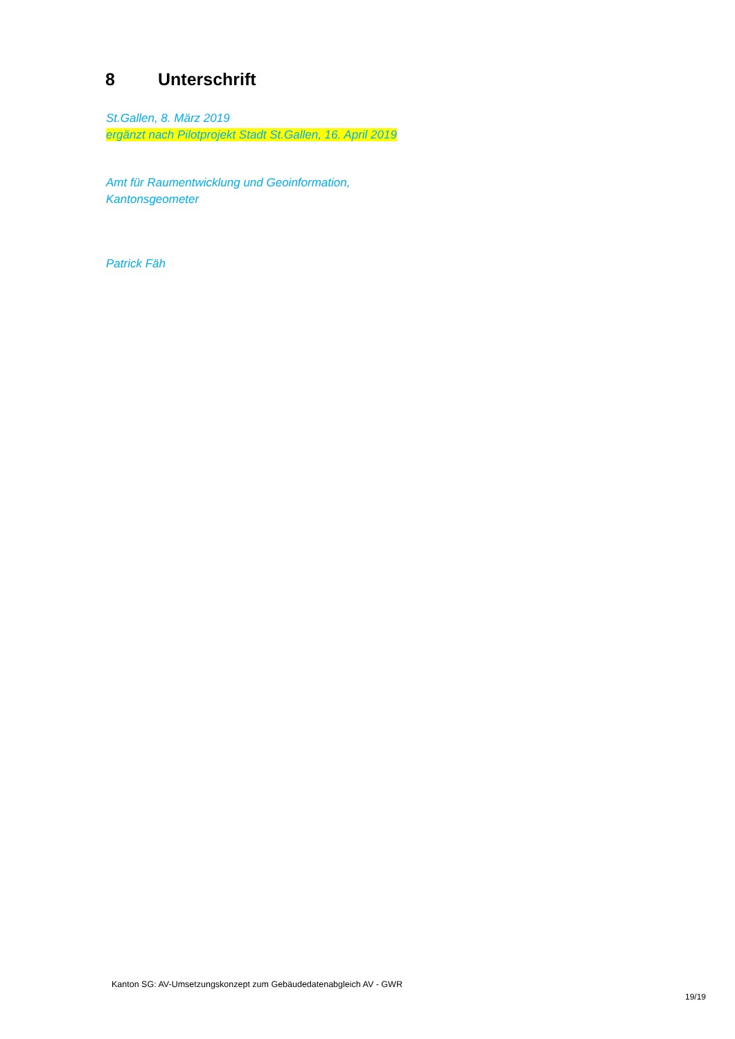8 Unterschrift
St.Gallen, 8. März 2019
ergänzt nach Pilotprojekt Stadt St.Gallen, 16. April 2019
Amt für Raumentwicklung und Geoinformation,
Kantonsgeometer
Patrick Fäh
Kanton SG: AV-Umsetzungskonzept zum Gebäudedatenabgleich AV - GWR
19/19